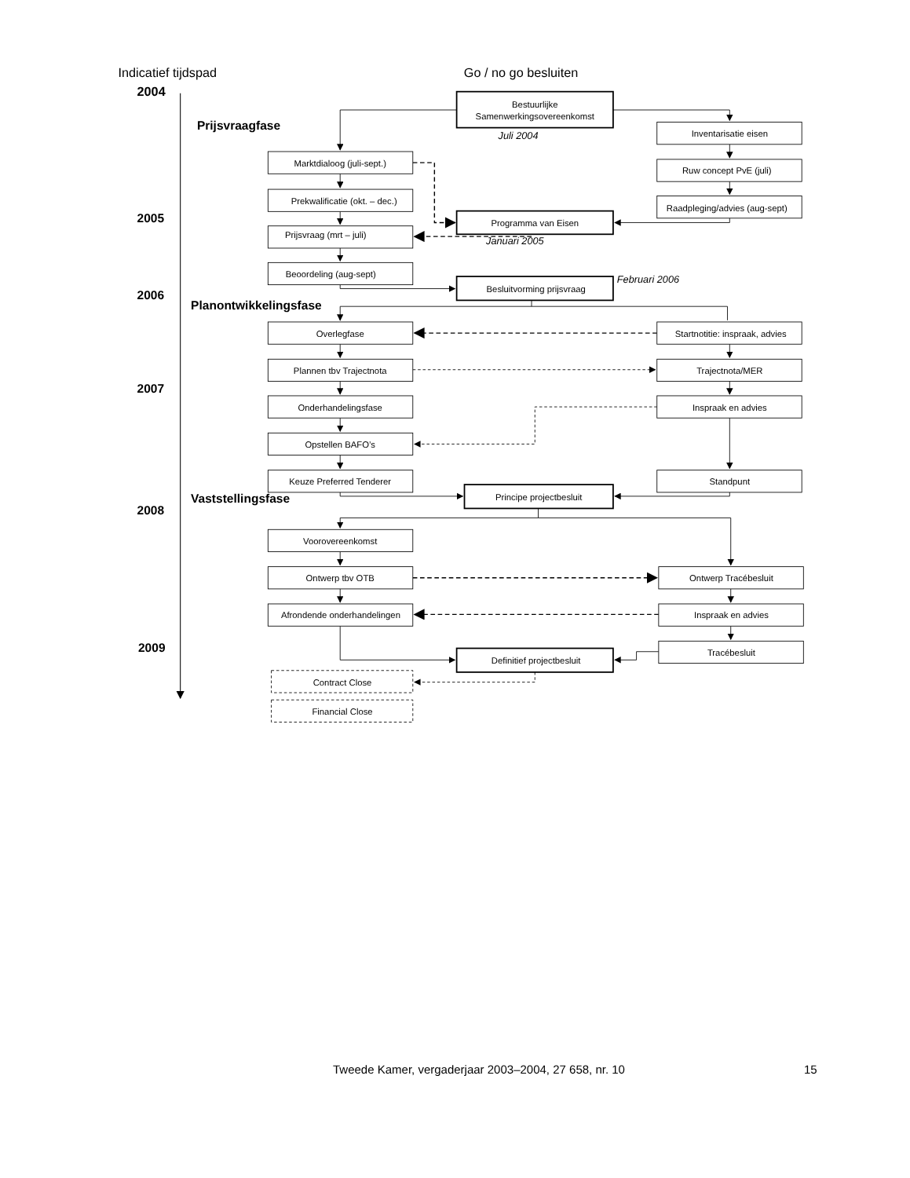Indicatief tijdspad
Go / no go besluiten
2004
Prijsvraagfase
2005
2006
Planontwikkelingsfase
2007
Vaststellingsfase
2008
2009
Bestuurlijke
Samenwerkingsovereenkomst
Inventarisatie eisen
Marktdialoog (juli-sept.)
Ruw concept PvE (juli)
Prekwalificatie (okt. – dec.)
Raadpleging/advies (aug-sept)
Programma van Eisen
Prijsvraag (mrt – juli)
Beoordeling (aug-sept)
Besluitvorming prijsvraag
Overlegfase
Startnotitie: inspraak, advies
Plannen tbv Trajectnota
Trajectnota/MER
Onderhandelingsfase
Inspraak en advies
Opstellen BAFO’s
Keuze Preferred Tenderer
Standpunt
Principe projectbesluit
Voorovereenkomst
Ontwerp tbv OTB
Ontwerp Tracébesluit
Afrondende onderhandelingen
Inspraak en advies
Tracébesluit
Definitief projectbesluit
Contract Close
Financial Close
Juli 2004
Januari 2005
Februari 2006
Tweede Kamer, vergaderjaar 2003–2004, 27 658, nr. 10 15